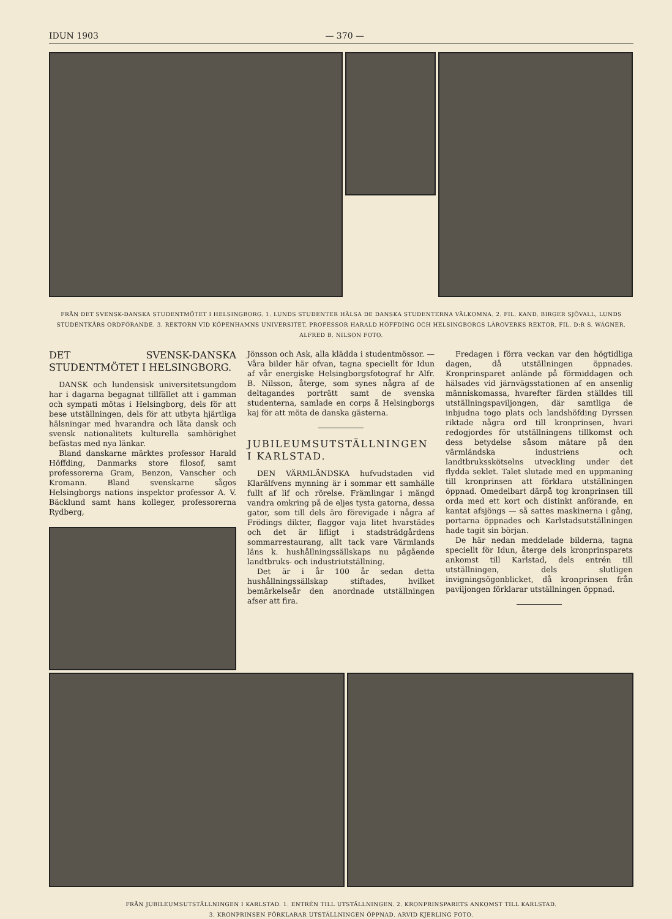IDUN 1903 — 370 —
FRÅN DET SVENSK-DANSKA STUDENTMÖTET I HELSINGBORG. 1. LUNDS STUDENTER HÄLSA DE DANSKA STUDENTERNA VÄLKOMNA. 2. FIL. KAND. BIRGER SJÖVALL, LUNDS STUDENTKÅRS ORDFÖRANDE. 3. REKTORN VID KÖPENHAMNS UNIVERSITET, PROFESSOR HARALD HÖFFDING OCH HELSINGBORGS LÄROVERKS REKTOR, FIL. D:R S. WÄGNER. ALFRED B. NILSON FOTO.
DET SVENSK-DANSKA STUDENTMÖTET I HELSINGBORG.
DANSK och lundensisk universitetsungdom har i dagarna begagnat tillfället att i gamman och sympati mötas i Helsingborg, dels för att bese utställningen, dels för att utbyta hjärtliga hälsningar med hvarandra och låta dansk och svensk nationalitets kulturella samhörighet befästas med nya länkar.
Bland danskarne märktes professor Harald Höffding, Danmarks store filosof, samt professorerna Gram, Benzon, Vanscher och Kromann. Bland svenskarne sågos Helsingborgs nations inspektor professor A. V. Bäcklund samt hans kolleger, professorerna Rydberg,
Jönsson och Ask, alla klädda i studentmössor. — Våra bilder här ofvan, tagna speciellt för Idun af vår energiske Helsingborgsfotograf hr Alfr. B. Nilsson, återge, som synes några af de deltagandes porträtt samt de svenska studenterna, samlade en corps å Helsingborgs kaj för att möta de danska gästerna.
JUBILEUMSUTSTÄLLNINGEN I KARLSTAD.
DEN VÄRMLÄNDSKA hufvudstaden vid Klarälfvens mynning är i sommar ett samhälle fullt af lif och rörelse. Främlingar i mängd vandra omkring på de eljes tysta gatorna, dessa gator, som till dels äro förevigade i några af Frödings dikter, flaggor vaja litet hvarstädes och det är lifligt i stadsträdgårdens sommarrestaurang, allt tack vare Värmlands läns k. hushållningssällskaps nu pågående landtbruks- och industriutställning.
Det är i år 100 år sedan detta hushållningssällskap stiftades, hvilket bemärkelseår den anordnade utställningen afser att fira.
Fredagen i förra veckan var den högtidliga dagen, då utställningen öppnades. Kronprinsparet anlände på förmiddagen och hälsades vid järnvägsstationen af en ansenlig människomassa, hvarefter färden ställdes till utställningspaviljongen, där samtliga de inbjudna togo plats och landshöfding Dyrssen riktade några ord till kronprinsen, hvari redogjordes för utställningens tillkomst och dess betydelse såsom mätare på den värmländska industriens och landtbruksskötselns utveckling under det flydda seklet. Talet slutade med en uppmaning till kronprinsen att förklara utställningen öppnad. Omedelbart därpå tog kronprinsen till orda med ett kort och distinkt anförande, en kantat afsjöngs — så sattes maskinerna i gång, portarna öppnades och Karlstadsutställningen hade tagit sin början.
De här nedan meddelade bilderna, tagna speciellt för Idun, återge dels kronprinsparets ankomst till Karlstad, dels entrén till utställningen, dels slutligen invigningsögonblicket, då kronprinsen från paviljongen förklarar utställningen öppnad.
FRÅN JUBILEUMSUTSTÄLLNINGEN I KARLSTAD. 1. ENTRÉN TILL UTSTÄLLNINGEN. 2. KRONPRINSPARETS ANKOMST TILL KARLSTAD.
3. KRONPRINSEN FÖRKLARAR UTSTÄLLNINGEN ÖPPNAD. ARVID KJERLING FOTO.